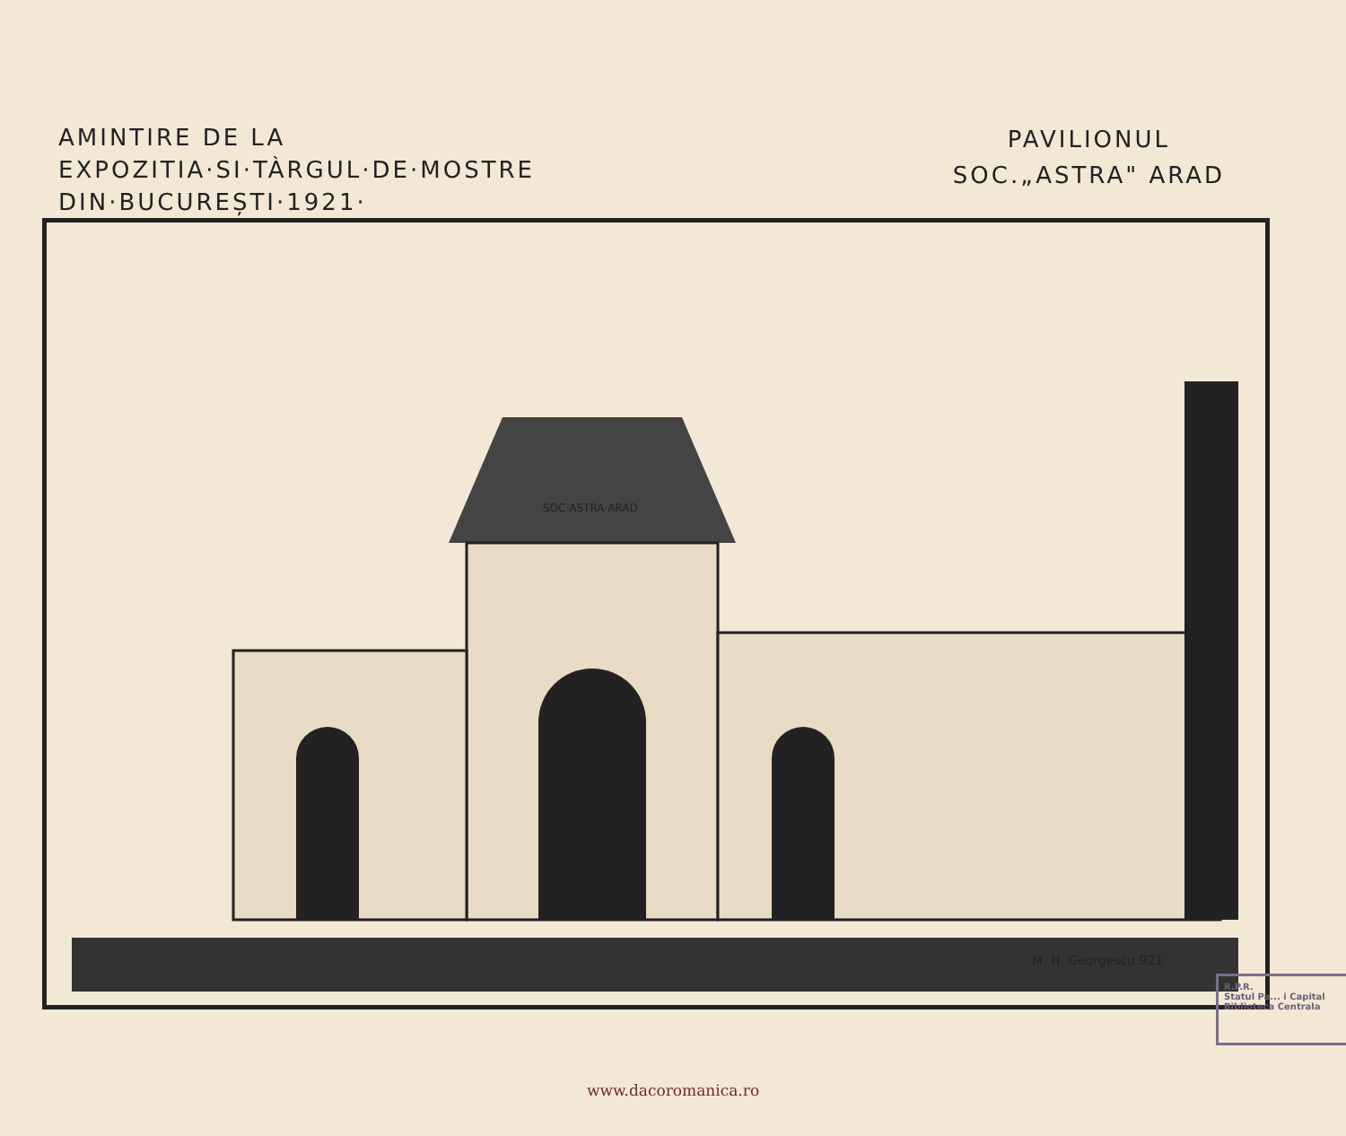AMINTIRE DE LA
EXPOZITIA·SI·TÀRGUL·DE·MOSTRE
DIN·BUCUREȘTI·1921·
PAVILIONUL
SOC.„ASTRA" ARAD
SOC·ASTRA·ARAD
M. H. Georgescu 921
R.P.R.
Statul Pa... i Capital
Biblioteca Centrala
www.dacoromanica.ro